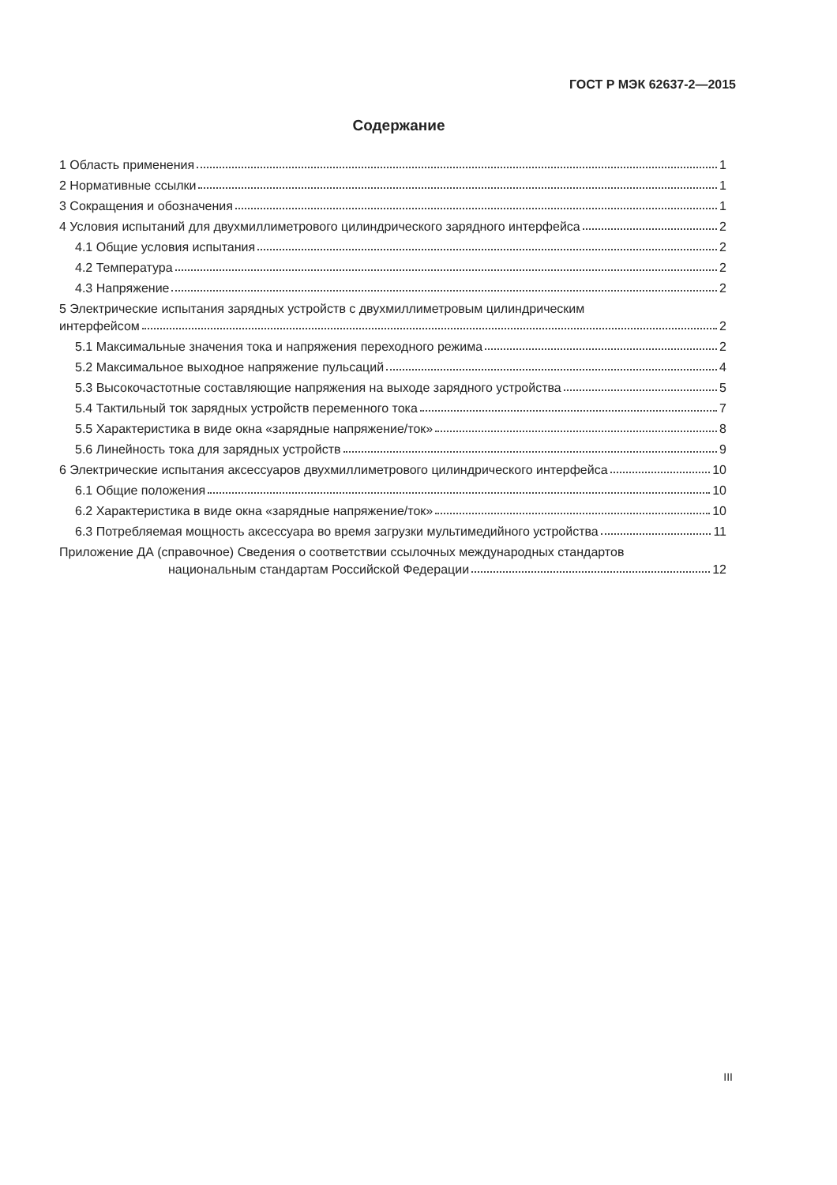ГОСТ Р МЭК 62637-2—2015
Содержание
1 Область применения 1
2 Нормативные ссылки 1
3 Сокращения и обозначения 1
4 Условия испытаний для двухмиллиметрового цилиндрического зарядного интерфейса 2
4.1 Общие условия испытания 2
4.2 Температура 2
4.3 Напряжение 2
5 Электрические испытания зарядных устройств с двухмиллиметровым цилиндрическим
интерфейсом 2
5.1 Максимальные значения тока и напряжения переходного режима 2
5.2 Максимальное выходное напряжение пульсаций 4
5.3 Высокочастотные составляющие напряжения на выходе зарядного устройства 5
5.4 Тактильный ток зарядных устройств переменного тока 7
5.5 Характеристика в виде окна «зарядные напряжение/ток» 8
5.6 Линейность тока для зарядных устройств 9
6 Электрические испытания аксессуаров двухмиллиметрового цилиндрического интерфейса 10
6.1 Общие положения 10
6.2 Характеристика в виде окна «зарядные напряжение/ток» 10
6.3 Потребляемая мощность аксессуара во время загрузки мультимедийного устройства 11
Приложение ДА (справочное) Сведения о соответствии ссылочных международных стандартов
национальным стандартам Российской Федерации 12
III